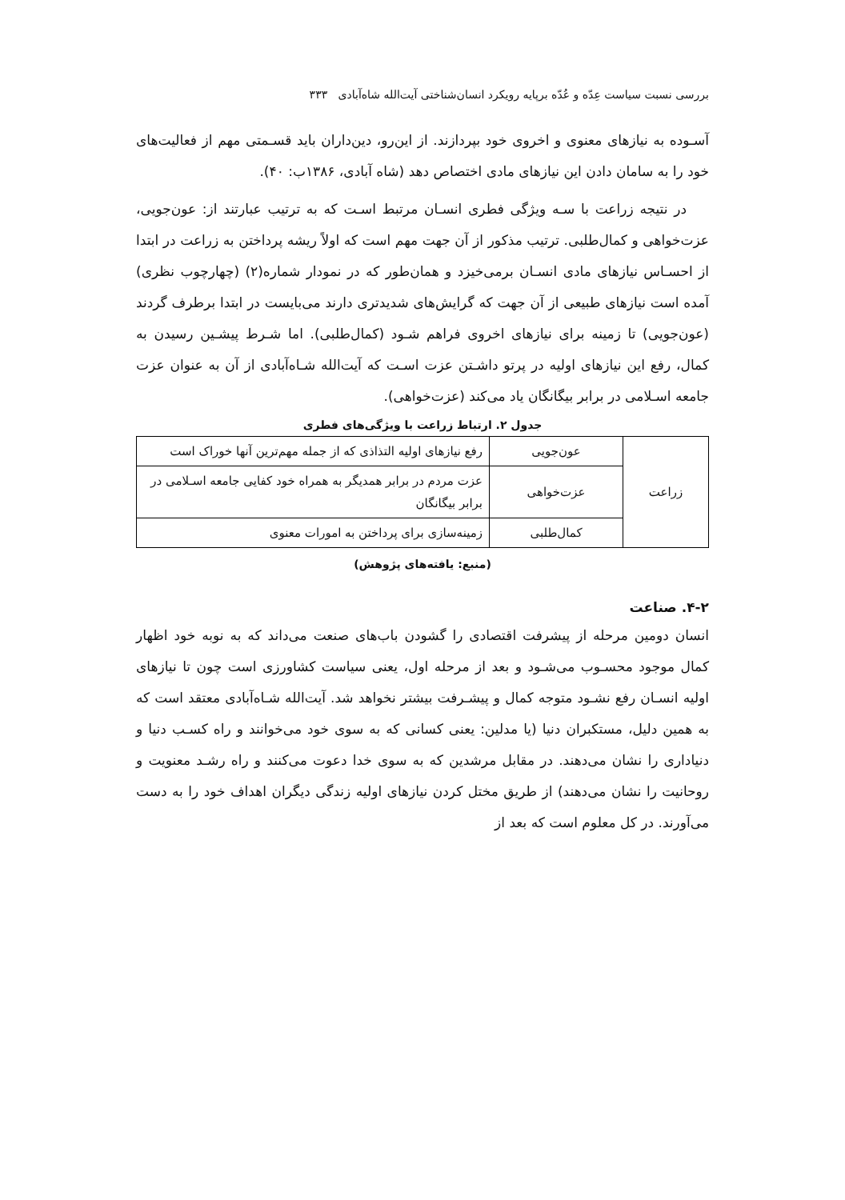بررسی نسبت سیاست عِدّه و عُدّه برپایه رویکرد انسان‌شناختی آیت‌الله شاه‌آبادی​ ۳۳۳
آسـوده به نیازهای معنوی و اخروی خود بپردازند. از این‌رو، دین‌داران باید قسـمتی مهم از فعالیت‌های خود را به سامان دادن این نیازهای مادی اختصاص دهد (شاه آبادی، ۱۳۸۶ب: ۴۰).
در نتیجه زراعت با سـه ویژگی فطری انسـان مرتبط اسـت که به ترتیب عبارتند از: عون‌جویی، عزت‌خواهی و کمال‌طلبی. ترتیب مذکور از آن جهت مهم است که اولاً ریشه پرداختن به زراعت در ابتدا از احسـاس نیازهای مادی انسـان برمی‌خیزد و همان‌طور که در نمودار شماره(۲) (چهارچوب نظری) آمده است نیازهای طبیعی از آن جهت که گرایش‌های شدیدتری دارند می‌بایست در ابتدا برطرف گردند (عون‌جویی) تا زمینه برای نیازهای اخروی فراهم شـود (کمال‌طلبی). اما شـرط پیشـین رسیدن به کمال، رفع این نیازهای اولیه در پرتو داشـتن عزت اسـت که آیت‌الله شـاه‌آبادی از آن به عنوان عزت جامعه اسـلامی در برابر بیگانگان یاد می‌کند (عزت‌خواهی).
جدول ۲. ارتباط زراعت با ویژگی‌های فطری
| زراعت | عون‌جویی | رفع نیازهای اولیه التذاذی که از جمله مهم‌ترین آنها خوراک است |
| | عزت‌خواهی | عزت مردم در برابر همدیگر به همراه خود کفایی جامعه اسـلامی در برابر بیگانگان |
| | کمال‌طلبی | زمینه‌سازی برای پرداختن به امورات معنوی |
(منبع: یافته‌های پژوهش)
۴-۲. صناعت
انسان دومین مرحله از پیشرفت اقتصادی را گشودن باب‌های صنعت می‌داند که به نوبه خود اظهار کمال موجود محسـوب می‌شـود و بعد از مرحله اول، یعنی سیاست کشاورزی است چون تا نیازهای اولیه انسـان رفع نشـود متوجه کمال و پیشـرفت بیشتر نخواهد شد. آیت‌الله شـاه‌آبادی معتقد است که به همین دلیل، مستکبران دنیا (یا مدلین: یعنی کسانی که به سوی خود می‌خوانند و راه کسـب دنیا و دنیاداری را نشان می‌دهند. در مقابل مرشدین که به سوی خدا دعوت می‌کنند و راه رشـد معنویت و روحانیت را نشان می‌دهند) از طریق مختل کردن نیازهای اولیه زندگی دیگران اهداف خود را به دست می‌آورند. در کل معلوم است که بعد از